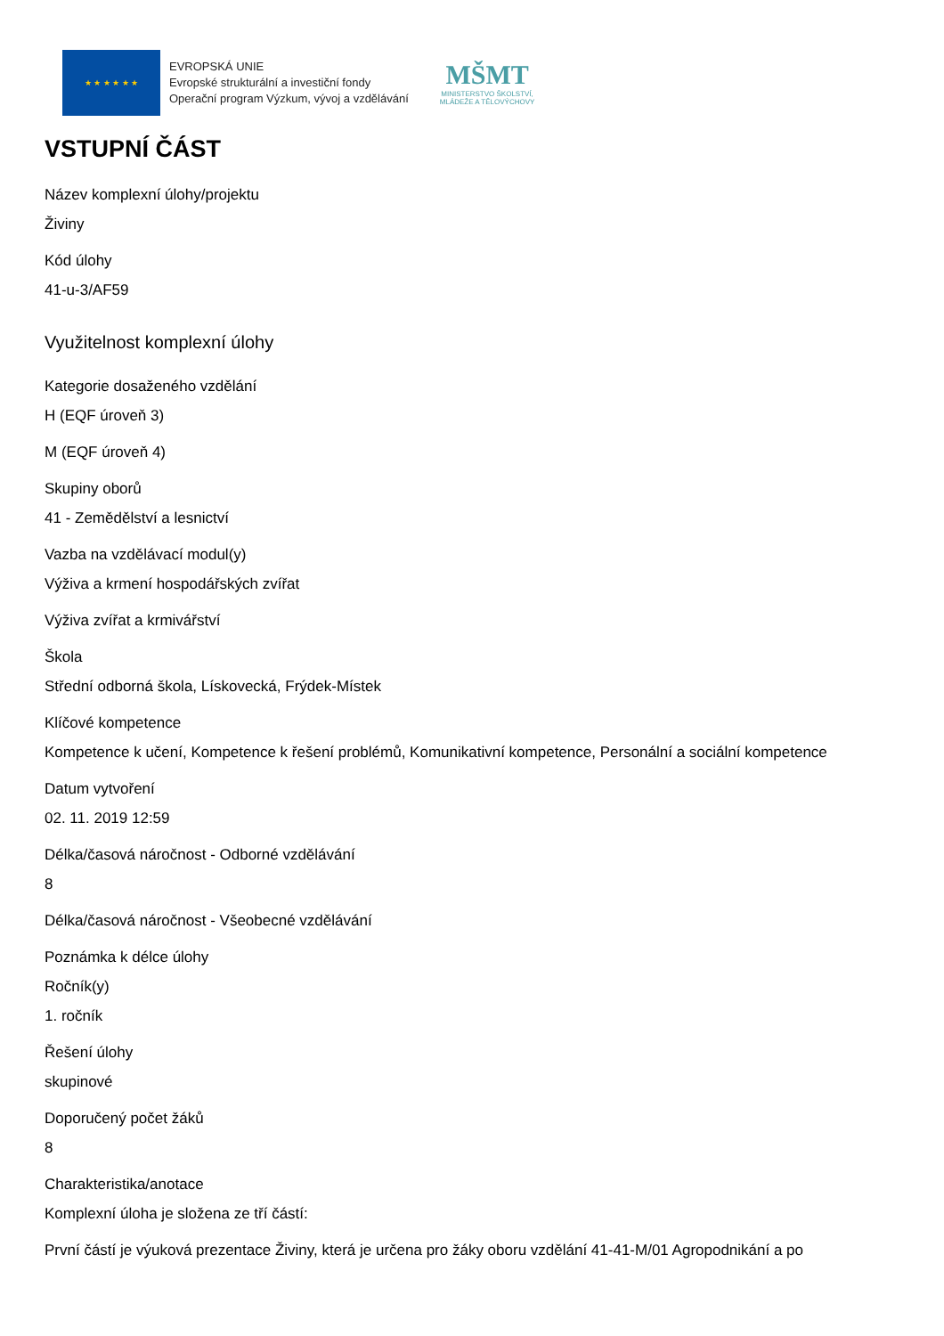★ ★ ★ ★ ★ ★
EVROPSKÁ UNIE
Evropské strukturální a investiční fondy
Operační program Výzkum, vývoj a vzdělávání
MŠMT
MINISTERSTVO ŠKOLSTVÍ,
MLÁDEŽE A TĚLOVÝCHOVY
VSTUPNÍ ČÁST
Název komplexní úlohy/projektu
Živiny
Kód úlohy
41-u-3/AF59
Využitelnost komplexní úlohy
Kategorie dosaženého vzdělání
H (EQF úroveň 3)
M (EQF úroveň 4)
Skupiny oborů
41 - Zemědělství a lesnictví
Vazba na vzdělávací modul(y)
Výživa a krmení hospodářských zvířat
Výživa zvířat a krmivářství
Škola
Střední odborná škola, Lískovecká, Frýdek-Místek
Klíčové kompetence
Kompetence k učení, Kompetence k řešení problémů, Komunikativní kompetence, Personální a sociální kompetence
Datum vytvoření
02. 11. 2019 12:59
Délka/časová náročnost - Odborné vzdělávání
8
Délka/časová náročnost - Všeobecné vzdělávání
Poznámka k délce úlohy
Ročník(y)
1. ročník
Řešení úlohy
skupinové
Doporučený počet žáků
8
Charakteristika/anotace
Komplexní úloha je složena ze tří částí:
První částí je výuková prezentace Živiny, která je určena pro žáky oboru vzdělání 41-41-M/01 Agropodnikání a po